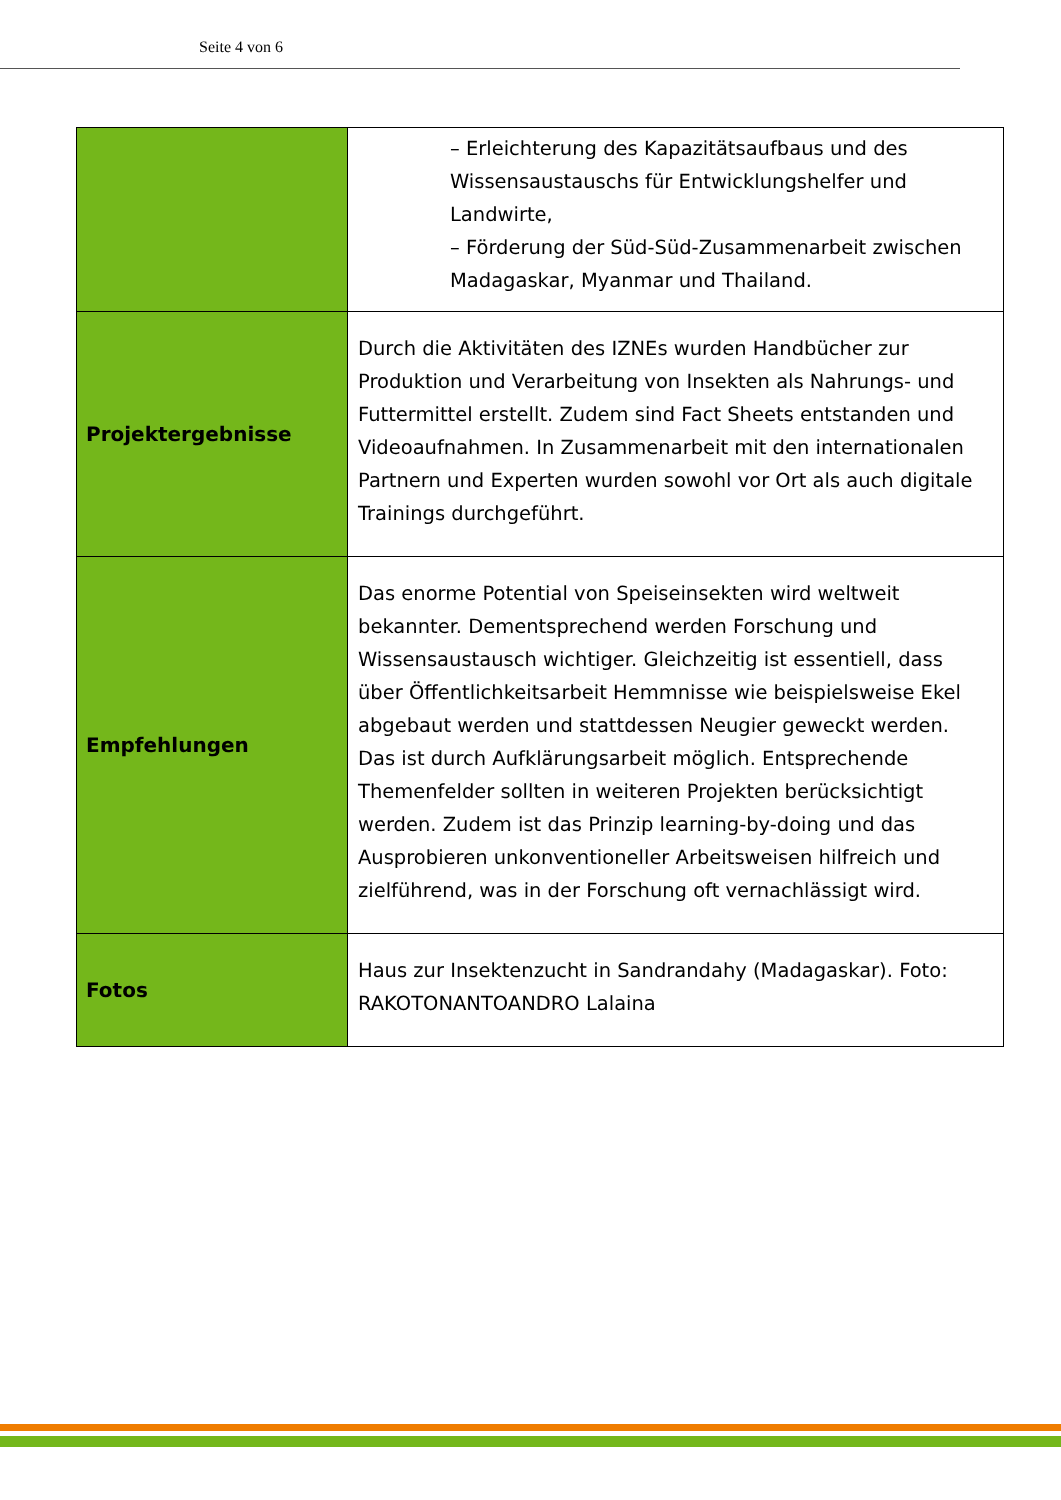Seite 4 von 6
| | – Erleichterung des Kapazitätsaufbaus und des Wissensaustauschs für Entwicklungshelfer und Landwirte, – Förderung der Süd-Süd-Zusammenarbeit zwischen Madagaskar, Myanmar und Thailand. |
| Projektergebnisse | Durch die Aktivitäten des IZNEs wurden Handbücher zur Produktion und Verarbeitung von Insekten als Nahrungs- und Futtermittel erstellt. Zudem sind Fact Sheets entstanden und Videoaufnahmen. In Zusammenarbeit mit den internationalen Partnern und Experten wurden sowohl vor Ort als auch digitale Trainings durchgeführt. |
| Empfehlungen | Das enorme Potential von Speiseinsekten wird weltweit bekannter. Dementsprechend werden Forschung und Wissensaustausch wichtiger. Gleichzeitig ist essentiell, dass über Öffentlichkeitsarbeit Hemmnisse wie beispielsweise Ekel abgebaut werden und stattdessen Neugier geweckt werden. Das ist durch Aufklärungsarbeit möglich. Entsprechende Themenfelder sollten in weiteren Projekten berücksichtigt werden. Zudem ist das Prinzip learning-by-doing und das Ausprobieren unkonventioneller Arbeitsweisen hilfreich und zielführend, was in der Forschung oft vernachlässigt wird. |
| Fotos | Haus zur Insektenzucht in Sandrandahy (Madagaskar). Foto: RAKOTONANTOANDRO Lalaina |